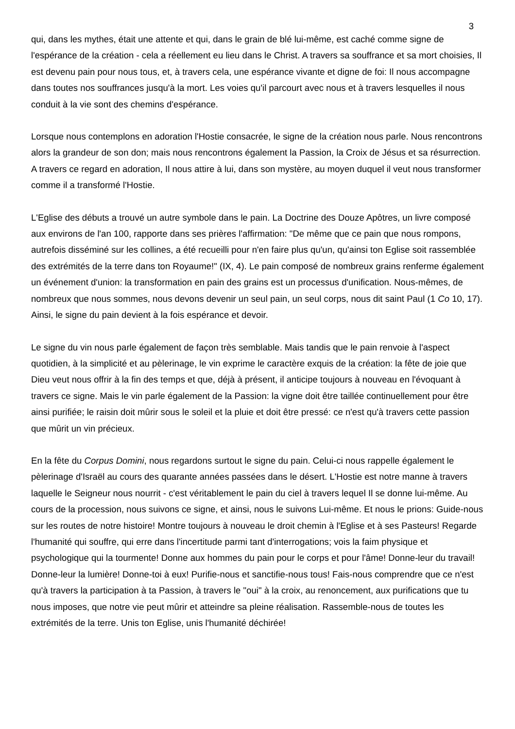3
qui, dans les mythes, était une attente et qui, dans le grain de blé lui-même, est caché comme signe de l'espérance de la création - cela a réellement eu lieu dans le Christ. A travers sa souffrance et sa mort choisies, Il est devenu pain pour nous tous, et, à travers cela, une espérance vivante et digne de foi: Il nous accompagne dans toutes nos souffrances jusqu'à la mort. Les voies qu'il parcourt avec nous et à travers lesquelles il nous conduit à la vie sont des chemins d'espérance.
Lorsque nous contemplons en adoration l'Hostie consacrée, le signe de la création nous parle. Nous rencontrons alors la grandeur de son don; mais nous rencontrons également la Passion, la Croix de Jésus et sa résurrection. A travers ce regard en adoration, Il nous attire à lui, dans son mystère, au moyen duquel il veut nous transformer comme il a transformé l'Hostie.
L'Eglise des débuts a trouvé un autre symbole dans le pain. La Doctrine des Douze Apôtres, un livre composé aux environs de l'an 100, rapporte dans ses prières l'affirmation: "De même que ce pain que nous rompons, autrefois disséminé sur les collines, a été recueilli pour n'en faire plus qu'un, qu'ainsi ton Eglise soit rassemblée des extrémités de la terre dans ton Royaume!" (IX, 4). Le pain composé de nombreux grains renferme également un événement d'union: la transformation en pain des grains est un processus d'unification. Nous-mêmes, de nombreux que nous sommes, nous devons devenir un seul pain, un seul corps, nous dit saint Paul (1 Co 10, 17). Ainsi, le signe du pain devient à la fois espérance et devoir.
Le signe du vin nous parle également de façon très semblable. Mais tandis que le pain renvoie à l'aspect quotidien, à la simplicité et au pèlerinage, le vin exprime le caractère exquis de la création: la fête de joie que Dieu veut nous offrir à la fin des temps et que, déjà à présent, il anticipe toujours à nouveau en l'évoquant à travers ce signe. Mais le vin parle également de la Passion: la vigne doit être taillée continuellement pour être ainsi purifiée; le raisin doit mûrir sous le soleil et la pluie et doit être pressé: ce n'est qu'à travers cette passion que mûrit un vin précieux.
En la fête du Corpus Domini, nous regardons surtout le signe du pain. Celui-ci nous rappelle également le pèlerinage d'Israël au cours des quarante années passées dans le désert. L'Hostie est notre manne à travers laquelle le Seigneur nous nourrit - c'est véritablement le pain du ciel à travers lequel Il se donne lui-même. Au cours de la procession, nous suivons ce signe, et ainsi, nous le suivons Lui-même. Et nous le prions: Guide-nous sur les routes de notre histoire! Montre toujours à nouveau le droit chemin à l'Eglise et à ses Pasteurs! Regarde l'humanité qui souffre, qui erre dans l'incertitude parmi tant d'interrogations; vois la faim physique et psychologique qui la tourmente! Donne aux hommes du pain pour le corps et pour l'âme! Donne-leur du travail! Donne-leur la lumière! Donne-toi à eux! Purifie-nous et sanctifie-nous tous! Fais-nous comprendre que ce n'est qu'à travers la participation à ta Passion, à travers le "oui" à la croix, au renoncement, aux purifications que tu nous imposes, que notre vie peut mûrir et atteindre sa pleine réalisation. Rassemble-nous de toutes les extrémités de la terre. Unis ton Eglise, unis l'humanité déchirée!